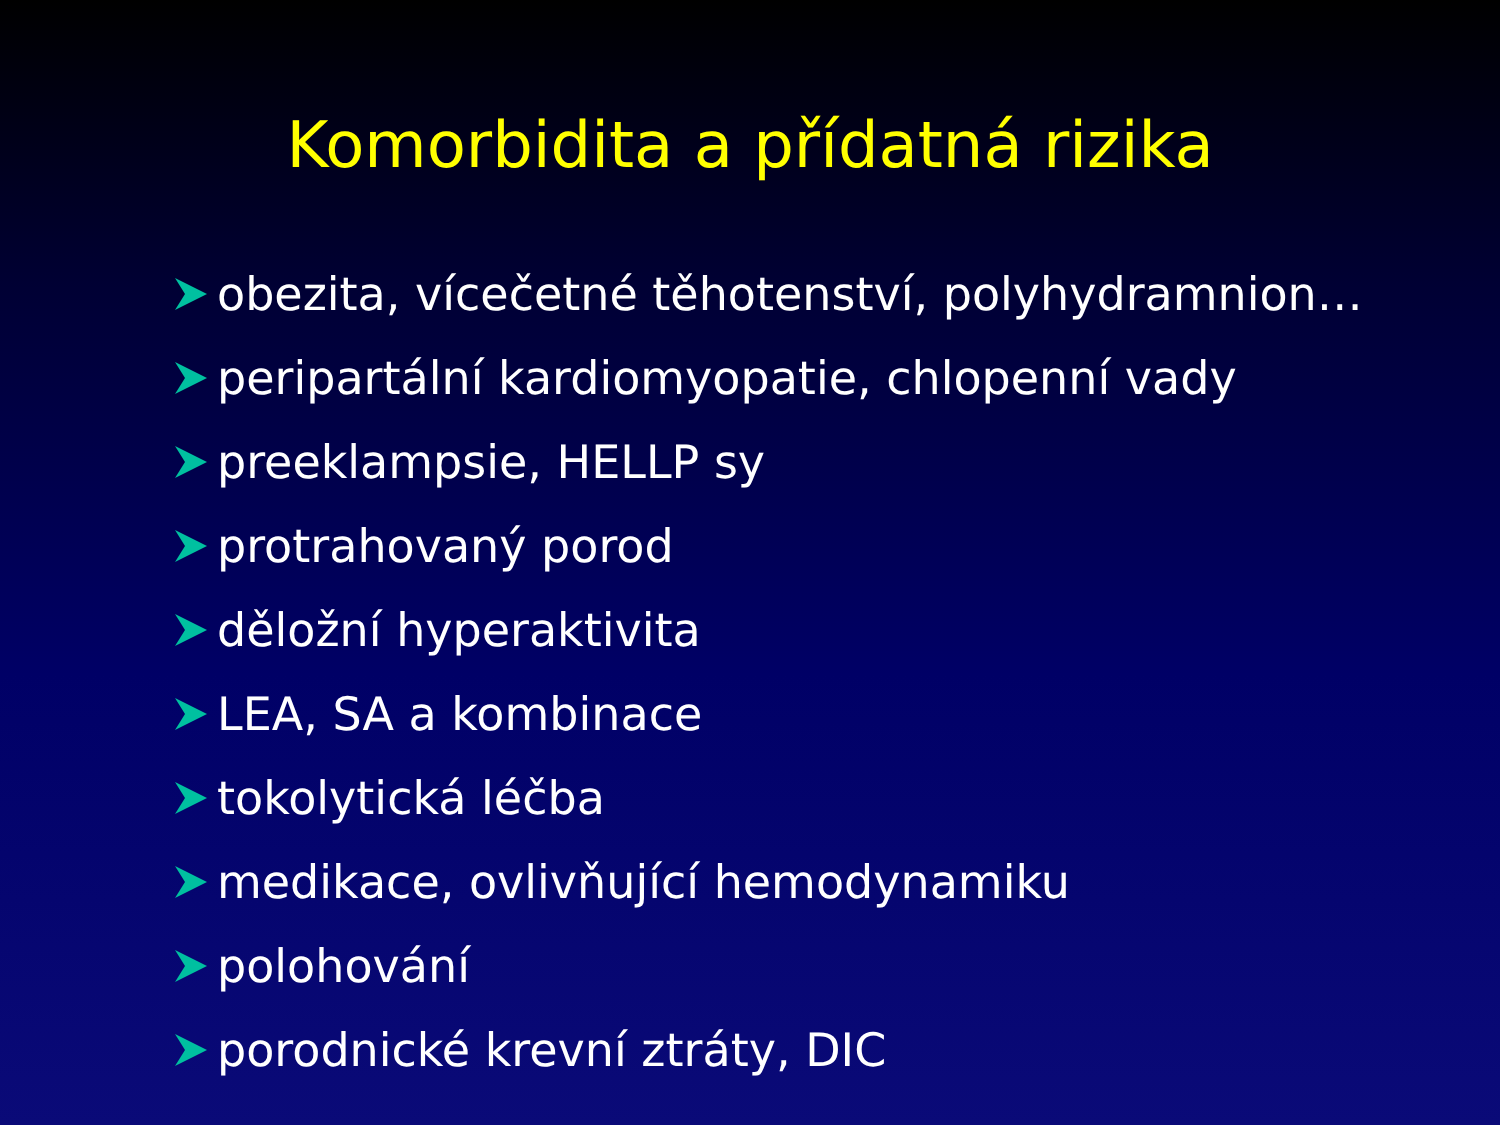Komorbidita a přídatná rizika
obezita, vícečetné těhotenství, polyhydramnion…
peripartální kardiomyopatie, chlopenní vady
preeklampsie, HELLP sy
protrahovaný porod
děložní hyperaktivita
LEA, SA a kombinace
tokolytická léčba
medikace, ovlivňující hemodynamiku
polohování
porodnické krevní ztráty, DIC